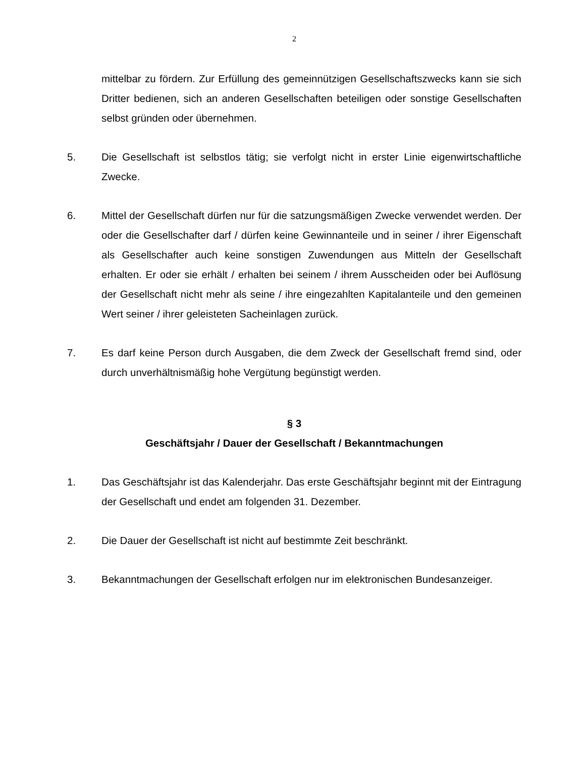2
mittelbar zu fördern. Zur Erfüllung des gemeinnützigen Gesellschaftszwecks kann sie sich Dritter bedienen, sich an anderen Gesellschaften beteiligen oder sonstige Gesellschaften selbst gründen oder übernehmen.
5. Die Gesellschaft ist selbstlos tätig; sie verfolgt nicht in erster Linie eigenwirtschaftliche Zwecke.
6. Mittel der Gesellschaft dürfen nur für die satzungsmäßigen Zwecke verwendet werden. Der oder die Gesellschafter darf / dürfen keine Gewinnanteile und in seiner / ihrer Eigenschaft als Gesellschafter auch keine sonstigen Zuwendungen aus Mitteln der Gesellschaft erhalten. Er oder sie erhält / erhalten bei seinem / ihrem Ausscheiden oder bei Auflösung der Gesellschaft nicht mehr als seine / ihre eingezahlten Kapitalanteile und den gemeinen Wert seiner / ihrer geleisteten Sacheinlagen zurück.
7. Es darf keine Person durch Ausgaben, die dem Zweck der Gesellschaft fremd sind, oder durch unverhältnismäßig hohe Vergütung begünstigt werden.
§ 3
Geschäftsjahr / Dauer der Gesellschaft / Bekanntmachungen
1. Das Geschäftsjahr ist das Kalenderjahr. Das erste Geschäftsjahr beginnt mit der Eintragung der Gesellschaft und endet am folgenden 31. Dezember.
2. Die Dauer der Gesellschaft ist nicht auf bestimmte Zeit beschränkt.
3. Bekanntmachungen der Gesellschaft erfolgen nur im elektronischen Bundesanzeiger.